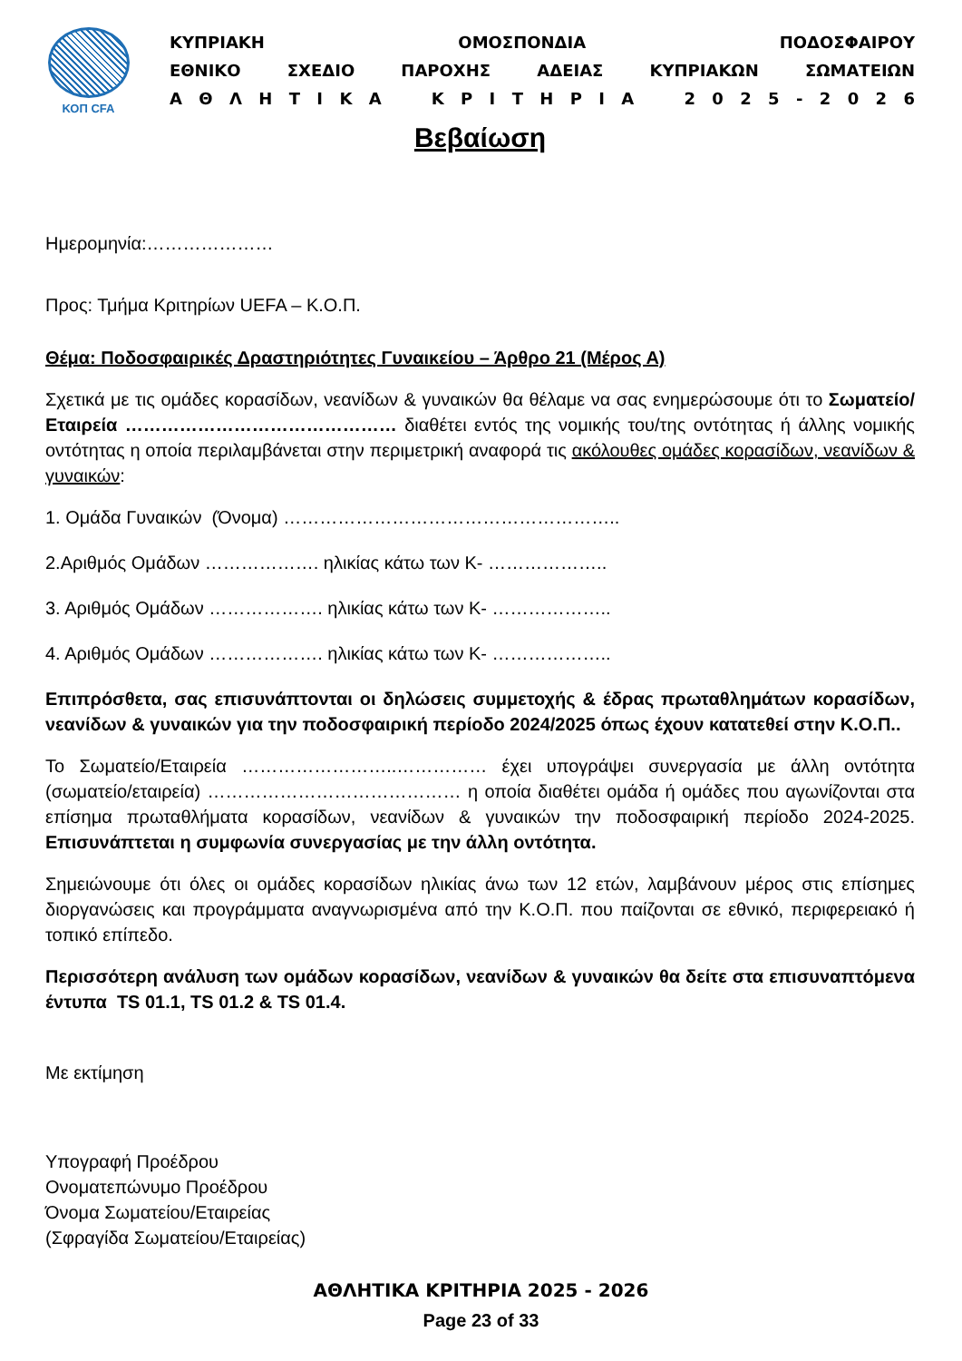ΚΟΠ CFA
ΚΥΠΡΙΑΚΗ ΟΜΟΣΠΟΝΔΙΑ ΠΟΔΟΣΦΑΙΡΟΥ
ΕΘΝΙΚΟ ΣΧΕΔΙΟ ΠΑΡΟΧΗΣ ΑΔΕΙΑΣ ΚΥΠΡΙΑΚΩΝ ΣΩΜΑΤΕΙΩΝ
Α Θ Λ Η Τ Ι Κ Α Κ Ρ Ι Τ Η Ρ Ι Α 2 0 2 5 - 2 0 2 6
Βεβαίωση
Ημερομηνία:…………………
Προς: Τμήμα Κριτηρίων UEFA – Κ.Ο.Π.
Θέμα: Ποδοσφαιρικές Δραστηριότητες Γυναικείου – Άρθρο 21 (Μέρος Α)
Σχετικά με τις ομάδες κορασίδων, νεανίδων & γυναικών θα θέλαμε να σας ενημερώσουμε ότι το Σωματείο/Εταιρεία ……………………………………… διαθέτει εντός της νομικής του/της οντότητας ή άλλης νομικής οντότητας η οποία περιλαμβάνεται στην περιμετρική αναφορά τις ακόλουθες ομάδες κορασίδων, νεανίδων & γυναικών:
1. Ομάδα Γυναικών (Όνομα) ………………………………………………..
2.Αριθμός Ομάδων ………………. ηλικίας κάτω των Κ- ………………..
3. Αριθμός Ομάδων ………………. ηλικίας κάτω των Κ- ………………..
4. Αριθμός Ομάδων ………………. ηλικίας κάτω των Κ- ………………..
Επιπρόσθετα, σας επισυνάπτονται οι δηλώσεις συμμετοχής & έδρας πρωταθλημάτων κορασίδων, νεανίδων & γυναικών για την ποδοσφαιρική περίοδο 2024/2025 όπως έχουν κατατεθεί στην Κ.Ο.Π..
Το Σωματείο/Εταιρεία ……………………..…………… έχει υπογράψει συνεργασία με άλλη οντότητα (σωματείο/εταιρεία) …………………………………… η οποία διαθέτει ομάδα ή ομάδες που αγωνίζονται στα επίσημα πρωταθλήματα κορασίδων, νεανίδων & γυναικών την ποδοσφαιρική περίοδο 2024-2025. Επισυνάπτεται η συμφωνία συνεργασίας με την άλλη οντότητα.
Σημειώνουμε ότι όλες οι ομάδες κορασίδων ηλικίας άνω των 12 ετών, λαμβάνουν μέρος στις επίσημες διοργανώσεις και προγράμματα αναγνωρισμένα από την Κ.Ο.Π. που παίζονται σε εθνικό, περιφερειακό ή τοπικό επίπεδο.
Περισσότερη ανάλυση των ομάδων κορασίδων, νεανίδων & γυναικών θα δείτε στα επισυναπτόμενα έντυπα TS 01.1, TS 01.2 & TS 01.4.
Με εκτίμηση
Υπογραφή Προέδρου
Ονοματεπώνυμο Προέδρου
Όνομα Σωματείου/Εταιρείας
(Σφραγίδα Σωματείου/Εταιρείας)
ΑΘΛΗΤΙΚΑ ΚΡΙΤΗΡΙΑ 2025 - 2026
Page 23 of 33